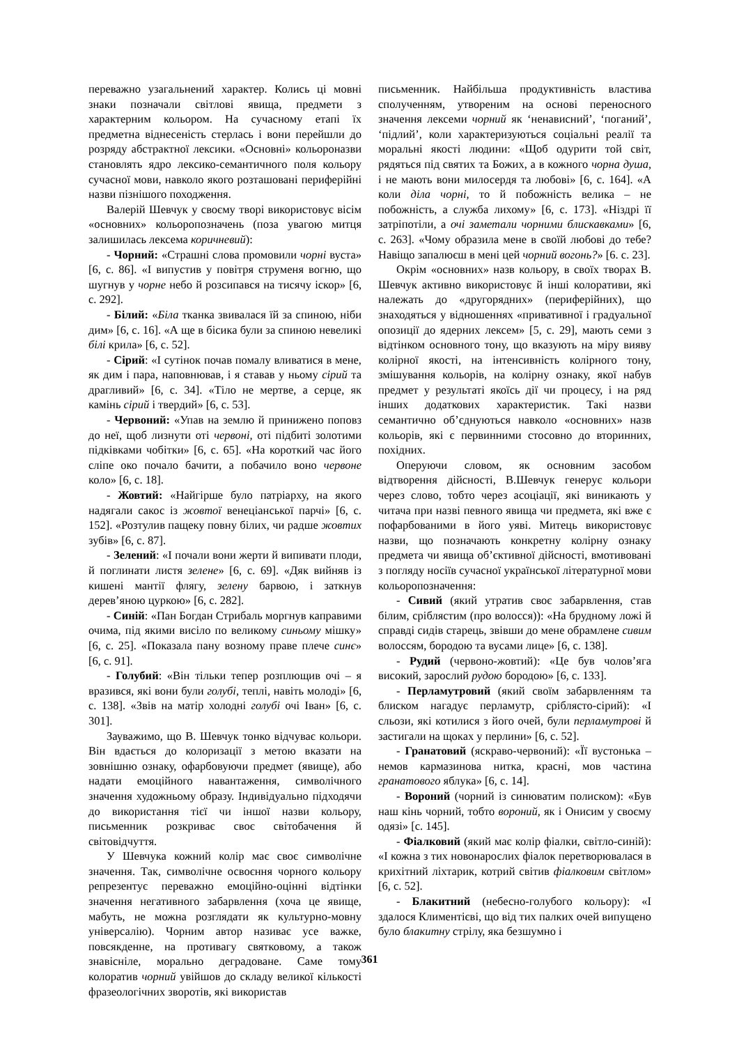переважно узагальнений характер. Колись ці мовні знаки позначали світлові явища, предмети з характерним кольором. На сучасному етапі їх предметна віднесеність стерлась і вони перейшли до розряду абстрактної лексики. «Основні» кольороназви становлять ядро лексико-семантичного поля кольору сучасної мови, навколо якого розташовані периферійні назви пізнішого походження.
Валерій Шевчук у своєму творі використовує вісім «основних» кольоропозначень (поза увагою митця залишилась лексема коричневий):
- Чорний: «Страшні слова промовили чорні вуста» [6, с. 86]. «І випустив у повітря струменя вогню, що шугнув у чорне небо й розсипався на тисячу іскор» [6, с. 292].
- Білий: «Біла тканка звивалася їй за спиною, ніби дим» [6, с. 16]. «А ще в бісика були за спиною невеликі білі крила» [6, с. 52].
- Сірий: «І сутінок почав помалу вливатися в мене, як дим і пара, наповнював, і я ставав у ньому сірий та драгливий» [6, с. 34]. «Тіло не мертве, а серце, як камінь сірий і твердий» [6, с. 53].
- Червоний: «Упав на землю й принижено поповз до неї, щоб лизнути оті червоні, оті підбиті золотими підківками чобітки» [6, с. 65]. «На короткий час його сліпе око почало бачити, а побачило воно червоне коло» [6, с. 18].
- Жовтий: «Найгірше було патріарху, на якого надягали сакос із жовтої венеціанської парчі» [6, с. 152]. «Розтулив пащеку повну білих, чи радше жовтих зубів» [6, с. 87].
- Зелений: «І почали вони жерти й випивати плоди, й поглинати листя зелене» [6, с. 69]. «Дяк вийняв із кишені мантії флягу, зелену барвою, і заткнув дерев’яною цуркою» [6, с. 282].
- Синій: «Пан Богдан Стрибаль моргнув каправими очима, під якими висіло по великому синьому мішку» [6, с. 25]. «Показала пану возному праве плече синє» [6, с. 91].
- Голубий: «Він тільки тепер розплющив очі – я вразився, які вони були голубі, теплі, навіть молоді» [6, с. 138]. «Звів на матір холодні голубі очі Іван» [6, с. 301].
Зауважимо, що В. Шевчук тонко відчуває кольори. Він вдається до колоризації з метою вказати на зовнішню ознаку, офарбовуючи предмет (явище), або надати емоційного навантаження, символічного значення художньому образу. Індивідуально підходячи до використання тієї чи іншої назви кольору, письменник розкриває своє світобачення й світовідчуття.
У Шевчука кожний колір має своє символічне значення. Так, символічне освоєння чорного кольору репрезентує переважно емоційно-оцінні відтінки значення негативного забарвлення (хоча це явище, мабуть, не можна розглядати як культурно-мовну універсалію). Чорним автор називає усе важке, повсякденне, на противагу святковому, а також знавісніле, морально деградоване. Саме тому колоратив чорний увійшов до складу великої кількості фразеологічних зворотів, які використав
письменник. Найбільша продуктивність властива сполученням, утвореним на основі переносного значення лексеми чорний як ‘ненависний’, ‘поганий’, ‘підлий’, коли характеризуються соціальні реалії та моральні якості людини: «Щоб одурити той світ, рядяться під святих та Божих, а в кожного чорна душа, і не мають вони милосердя та любові» [6, с. 164]. «А коли діла чорні, то й побожність велика – не побожність, а служба лихому» [6, с. 173]. «Ніздрі її затріпотіли, а очі заметали чорними блискавками» [6, с. 263]. «Чому образила мене в своїй любові до тебе? Навіщо запалюєш в мені цей чорний вогонь?» [6. с. 23].
Окрім «основних» назв кольору, в своїх творах В. Шевчук активно використовує й інші колоративи, які належать до «другорядних» (периферійних), що знаходяться у відношеннях «привативної і градуальної опозиції до ядерних лексем» [5, с. 29], мають семи з відтінком основного тону, що вказують на міру вияву колірної якості, на інтенсивність колірного тону, змішування кольорів, на колірну ознаку, якої набув предмет у результаті якоїсь дії чи процесу, і на ряд інших додаткових характеристик. Такі назви семантично об’єднуються навколо «основних» назв кольорів, які є первинними стосовно до вторинних, похідних.
Оперуючи словом, як основним засобом відтворення дійсності, В.Шевчук генерує кольори через слово, тобто через асоціації, які виникають у читача при назві певного явища чи предмета, які вже є пофарбованими в його уяві. Митець використовує назви, що позначають конкретну колірну ознаку предмета чи явища об’єктивної дійсності, вмотивовані з погляду носіїв сучасної української літературної мови кольоропозначення:
- Сивий (який утратив своє забарвлення, став білим, сріблястим (про волосся)): «На брудному ложі й справді сидів старець, звівши до мене обрамлене сивим волоссям, бородою та вусами лице» [6, с. 138].
- Рудий (червоно-жовтий): «Це був чолов’яга високий, зарослий рудою бородою» [6, с. 133].
- Перламутровий (який своїм забарвленням та блиском нагадує перламутр, сріблясто-сірий): «І сльози, які котилися з його очей, були перламутрові й застигали на щоках у перлини» [6, с. 52].
- Гранатовий (яскраво-червоний): «Її вустонька – немов кармазинова нитка, красні, мов частина гранатового яблука» [6, с. 14].
- Вороний (чорний із синюватим полиском): «Був наш кінь чорний, тобто вороний, як і Онисим у своєму одязі» [с. 145].
- Фіалковий (який має колір фіалки, світло-синій): «І кожна з тих новонарослих фіалок перетворювалася в крихітний ліхтарик, котрий світив фіалковим світлом» [6, с. 52].
- Блакитний (небесно-голубого кольору): «І здалося Климентієві, що від тих палких очей випущено було блакитну стрілу, яка безшумно і
361